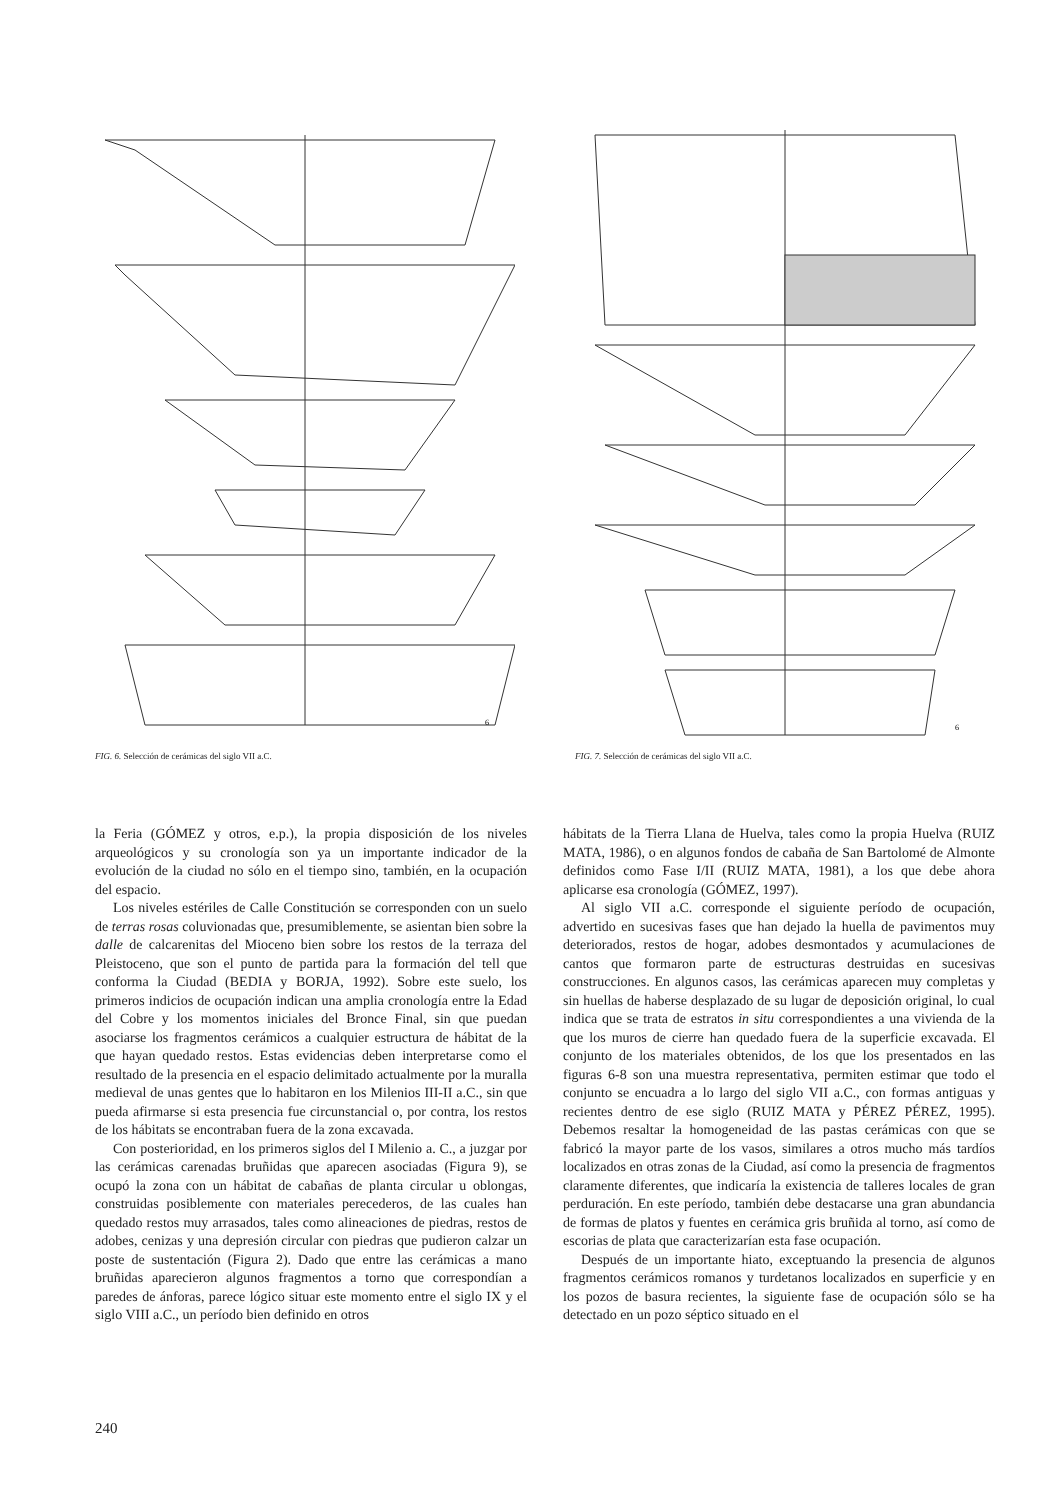6
FIG. 6. Selección de cerámicas del siglo VII a.C.
6
FIG. 7. Selección de cerámicas del siglo VII a.C.
la Feria (GÓMEZ y otros, e.p.), la propia disposición de los niveles arqueológicos y su cronología son ya un importante indicador de la evolución de la ciudad no sólo en el tiempo sino, también, en la ocupación del espacio.
Los niveles estériles de Calle Constitución se corresponden con un suelo de terras rosas coluvionadas que, presumiblemente, se asientan bien sobre la dalle de calcarenitas del Mioceno bien sobre los restos de la terraza del Pleistoceno, que son el punto de partida para la formación del tell que conforma la Ciudad (BEDIA y BORJA, 1992). Sobre este suelo, los primeros indicios de ocupación indican una amplia cronología entre la Edad del Cobre y los momentos iniciales del Bronce Final, sin que puedan asociarse los fragmentos cerámicos a cualquier estructura de hábitat de la que hayan quedado restos. Estas evidencias deben interpretarse como el resultado de la presencia en el espacio delimitado actualmente por la muralla medieval de unas gentes que lo habitaron en los Milenios III-II a.C., sin que pueda afirmarse si esta presencia fue circunstancial o, por contra, los restos de los hábitats se encontraban fuera de la zona excavada.
Con posterioridad, en los primeros siglos del I Milenio a. C., a juzgar por las cerámicas carenadas bruñidas que aparecen asociadas (Figura 9), se ocupó la zona con un hábitat de cabañas de planta circular u oblongas, construidas posiblemente con materiales perecederos, de las cuales han quedado restos muy arrasados, tales como alineaciones de piedras, restos de adobes, cenizas y una depresión circular con piedras que pudieron calzar un poste de sustentación (Figura 2). Dado que entre las cerámicas a mano bruñidas aparecieron algunos fragmentos a torno que correspondían a paredes de ánforas, parece lógico situar este momento entre el siglo IX y el siglo VIII a.C., un período bien definido en otros
hábitats de la Tierra Llana de Huelva, tales como la propia Huelva (RUIZ MATA, 1986), o en algunos fondos de cabaña de San Bartolomé de Almonte definidos como Fase I/II (RUIZ MATA, 1981), a los que debe ahora aplicarse esa cronología (GÓMEZ, 1997).
Al siglo VII a.C. corresponde el siguiente período de ocupación, advertido en sucesivas fases que han dejado la huella de pavimentos muy deteriorados, restos de hogar, adobes desmontados y acumulaciones de cantos que formaron parte de estructuras destruidas en sucesivas construcciones. En algunos casos, las cerámicas aparecen muy completas y sin huellas de haberse desplazado de su lugar de deposición original, lo cual indica que se trata de estratos in situ correspondientes a una vivienda de la que los muros de cierre han quedado fuera de la superficie excavada. El conjunto de los materiales obtenidos, de los que los presentados en las figuras 6-8 son una muestra representativa, permiten estimar que todo el conjunto se encuadra a lo largo del siglo VII a.C., con formas antiguas y recientes dentro de ese siglo (RUIZ MATA y PÉREZ PÉREZ, 1995). Debemos resaltar la homogeneidad de las pastas cerámicas con que se fabricó la mayor parte de los vasos, similares a otros mucho más tardíos localizados en otras zonas de la Ciudad, así como la presencia de fragmentos claramente diferentes, que indicaría la existencia de talleres locales de gran perduración. En este período, también debe destacarse una gran abundancia de formas de platos y fuentes en cerámica gris bruñida al torno, así como de escorias de plata que caracterizarían esta fase ocupación.
Después de un importante hiato, exceptuando la presencia de algunos fragmentos cerámicos romanos y turdetanos localizados en superficie y en los pozos de basura recientes, la siguiente fase de ocupación sólo se ha detectado en un pozo séptico situado en el
240